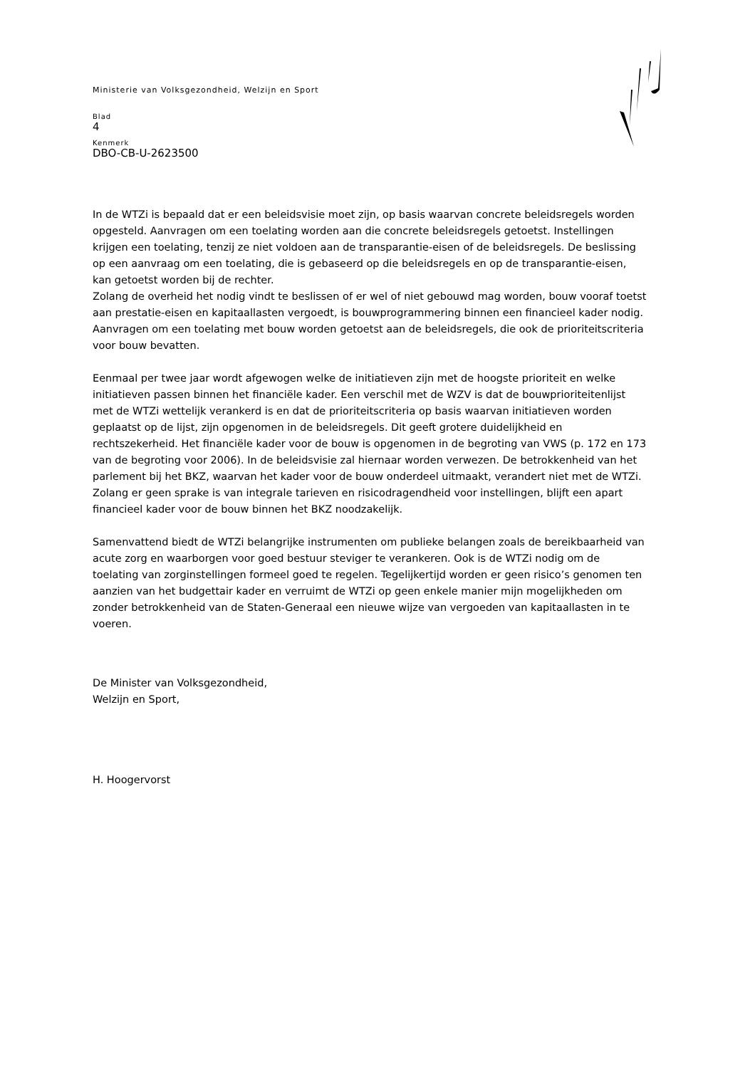Ministerie van Volksgezondheid, Welzijn en Sport
Blad
4
Kenmerk
DBO-CB-U-2623500
In de WTZi is bepaald dat er een beleidsvisie moet zijn, op basis waarvan concrete beleidsregels worden opgesteld. Aanvragen om een toelating worden aan die concrete beleidsregels getoetst. Instellingen krijgen een toelating, tenzij ze niet voldoen aan de transparantie-eisen of de beleidsregels. De beslissing op een aanvraag om een toelating, die is gebaseerd op die beleidsregels en op de transparantie-eisen, kan getoetst worden bij de rechter.
Zolang de overheid het nodig vindt te beslissen of er wel of niet gebouwd mag worden, bouw vooraf toetst aan prestatie-eisen en kapitaallasten vergoedt, is bouwprogrammering binnen een financieel kader nodig. Aanvragen om een toelating met bouw worden getoetst aan de beleidsregels, die ook de prioriteitscriteria voor bouw bevatten.
Eenmaal per twee jaar wordt afgewogen welke de initiatieven zijn met de hoogste prioriteit en welke initiatieven passen binnen het financiële kader. Een verschil met de WZV is dat de bouwprioriteitenlijst met de WTZi wettelijk verankerd is en dat de prioriteitscriteria op basis waarvan initiatieven worden geplaatst op de lijst, zijn opgenomen in de beleidsregels. Dit geeft grotere duidelijkheid en rechtszekerheid. Het financiële kader voor de bouw is opgenomen in de begroting van VWS (p. 172 en 173 van de begroting voor 2006). In de beleidsvisie zal hiernaar worden verwezen. De betrokkenheid van het parlement bij het BKZ, waarvan het kader voor de bouw onderdeel uitmaakt, verandert niet met de WTZi. Zolang er geen sprake is van integrale tarieven en risicodragendheid voor instellingen, blijft een apart financieel kader voor de bouw binnen het BKZ noodzakelijk.
Samenvattend biedt de WTZi belangrijke instrumenten om publieke belangen zoals de bereikbaarheid van acute zorg en waarborgen voor goed bestuur steviger te verankeren. Ook is de WTZi nodig om de toelating van zorginstellingen formeel goed te regelen. Tegelijkertijd worden er geen risico’s genomen ten aanzien van het budgettair kader en verruimt de WTZi op geen enkele manier mijn mogelijkheden om zonder betrokkenheid van de Staten-Generaal een nieuwe wijze van vergoeden van kapitaallasten in te voeren.
De Minister van Volksgezondheid,
Welzijn en Sport,
H. Hoogervorst